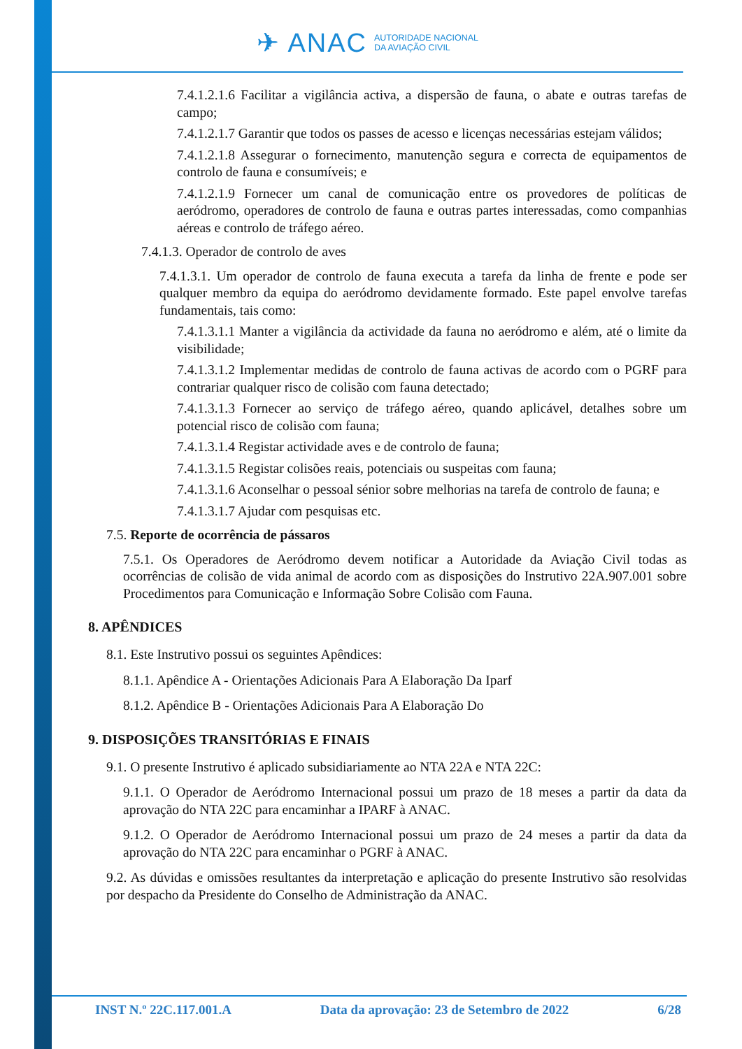✈ ANAC
AUTORIDADE NACIONAL
DA AVIAÇÃO CIVIL
7.4.1.2.1.6 Facilitar a vigilância activa, a dispersão de fauna, o abate e outras tarefas de campo;
7.4.1.2.1.7 Garantir que todos os passes de acesso e licenças necessárias estejam válidos;
7.4.1.2.1.8 Assegurar o fornecimento, manutenção segura e correcta de equipamentos de controlo de fauna e consumíveis; e
7.4.1.2.1.9 Fornecer um canal de comunicação entre os provedores de políticas de aeródromo, operadores de controlo de fauna e outras partes interessadas, como companhias aéreas e controlo de tráfego aéreo.
7.4.1.3. Operador de controlo de aves
7.4.1.3.1. Um operador de controlo de fauna executa a tarefa da linha de frente e pode ser qualquer membro da equipa do aeródromo devidamente formado. Este papel envolve tarefas fundamentais, tais como:
7.4.1.3.1.1 Manter a vigilância da actividade da fauna no aeródromo e além, até o limite da visibilidade;
7.4.1.3.1.2 Implementar medidas de controlo de fauna activas de acordo com o PGRF para contrariar qualquer risco de colisão com fauna detectado;
7.4.1.3.1.3 Fornecer ao serviço de tráfego aéreo, quando aplicável, detalhes sobre um potencial risco de colisão com fauna;
7.4.1.3.1.4 Registar actividade aves e de controlo de fauna;
7.4.1.3.1.5 Registar colisões reais, potenciais ou suspeitas com fauna;
7.4.1.3.1.6 Aconselhar o pessoal sénior sobre melhorias na tarefa de controlo de fauna; e
7.4.1.3.1.7 Ajudar com pesquisas etc.
7.5. Reporte de ocorrência de pássaros
7.5.1. Os Operadores de Aeródromo devem notificar a Autoridade da Aviação Civil todas as ocorrências de colisão de vida animal de acordo com as disposições do Instrutivo 22A.907.001 sobre Procedimentos para Comunicação e Informação Sobre Colisão com Fauna.
8. APÊNDICES
8.1. Este Instrutivo possui os seguintes Apêndices:
8.1.1. Apêndice A - Orientações Adicionais Para A Elaboração Da Iparf
8.1.2. Apêndice B - Orientações Adicionais Para A Elaboração Do
9. DISPOSIÇÕES TRANSITÓRIAS E FINAIS
9.1. O presente Instrutivo é aplicado subsidiariamente ao NTA 22A e NTA 22C:
9.1.1. O Operador de Aeródromo Internacional possui um prazo de 18 meses a partir da data da aprovação do NTA 22C para encaminhar a IPARF à ANAC.
9.1.2. O Operador de Aeródromo Internacional possui um prazo de 24 meses a partir da data da aprovação do NTA 22C para encaminhar o PGRF à ANAC.
9.2. As dúvidas e omissões resultantes da interpretação e aplicação do presente Instrutivo são resolvidas por despacho da Presidente do Conselho de Administração da ANAC.
INST N.º 22C.117.001.A Data da aprovação: 23 de Setembro de 2022 6/28